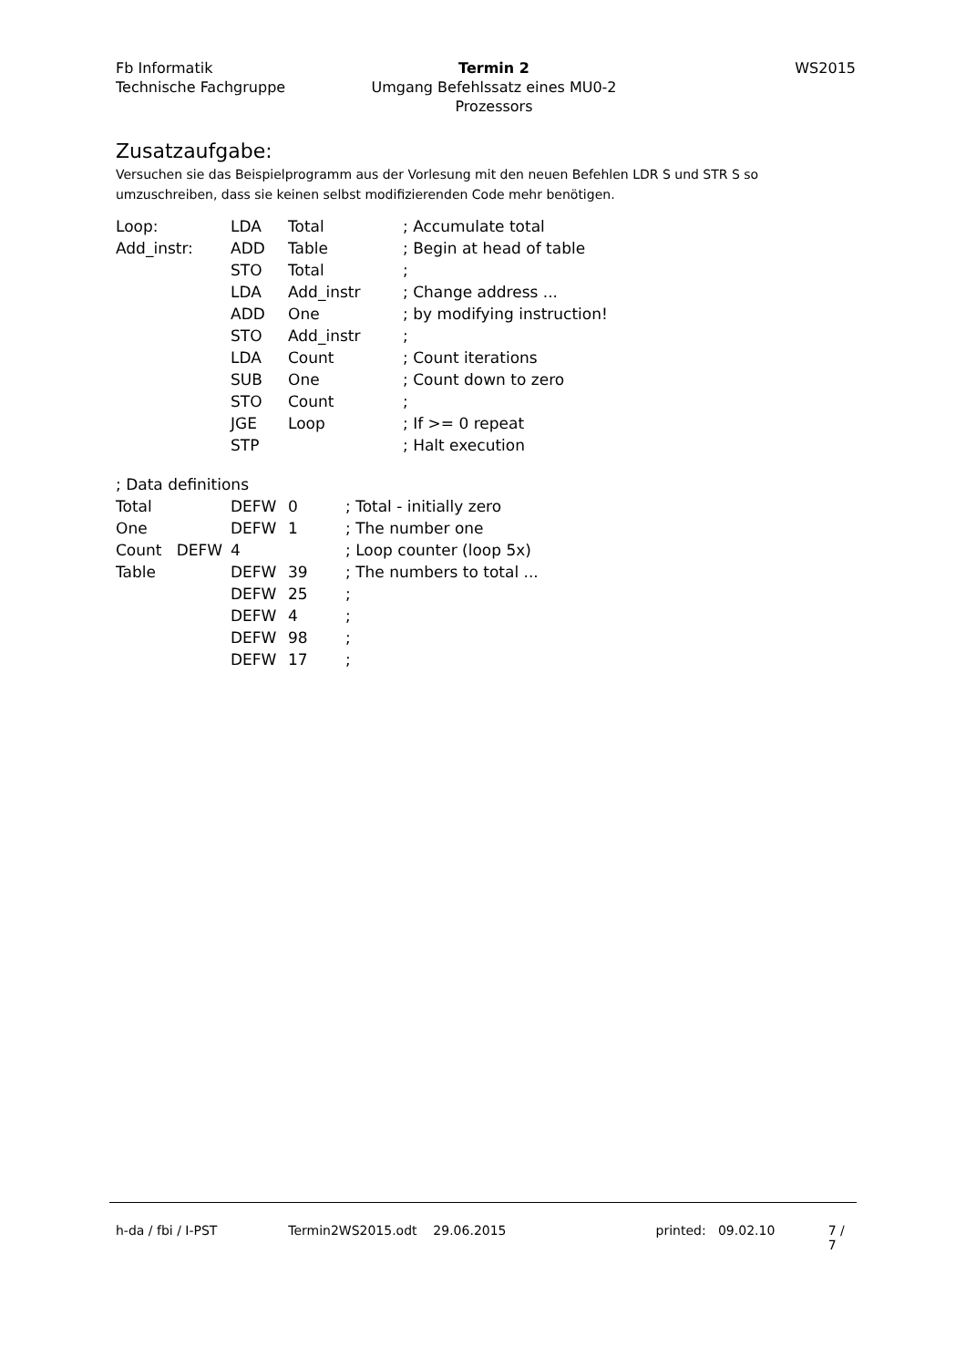Fb Informatik
Technische Fachgruppe
Termin 2
Umgang Befehlssatz eines MU0-2 Prozessors
WS2015
Zusatzaufgabe:
Versuchen sie das Beispielprogramm aus der Vorlesung mit den neuen Befehlen LDR S und STR S so umzuschreiben, dass sie keinen selbst modifizierenden Code mehr benötigen.
| Loop: | LDA | Total | ; Accumulate total |
| Add_instr: | ADD | Table | ; Begin at head of table |
| | STO | Total | ; |
| | LDA | Add_instr | ; Change address ... |
| | ADD | One | ; by modifying instruction! |
| | STO | Add_instr | ; |
| | LDA | Count | ; Count iterations |
| | SUB | One | ; Count down to zero |
| | STO | Count | ; |
| | JGE | Loop | ; If >= 0 repeat |
| | STP | | ; Halt execution |
| ; Data definitions | | | |
| Total | DEFW | 0 | ; Total - initially zero |
| One | DEFW | 1 | ; The number one |
| Count DEFW | 4 | | ; Loop counter (loop 5x) |
| Table | DEFW | 39 | ; The numbers to total ... |
| | DEFW | 25 | ; |
| | DEFW | 4 | ; |
| | DEFW | 98 | ; |
| | DEFW | 17 | ; |
h-da / fbi / I-PST Termin2WS2015.odt 29.06.2015 printed: 09.02.10 7 / 7